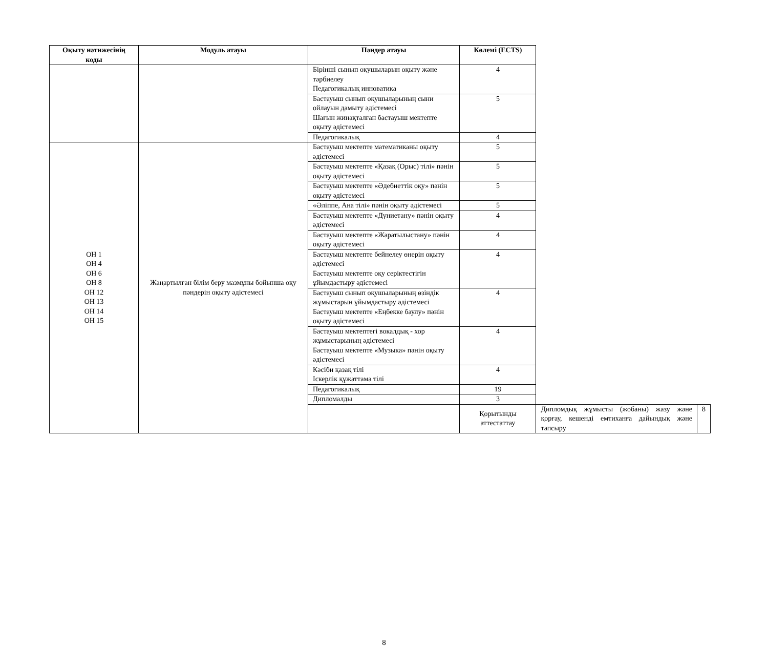| Оқыту нәтижесінің коды | Модуль атауы | Пәндер атауы | Көлемі (ECTS) | | |
| --- | --- | --- | --- | --- | --- |
| | | Бірінші сынып оқушыларын оқыту және тәрбиелеу Педагогикалық инноватика | 4 | | |
| | | Бастауыш сынып оқушыларының сыни ойлауын дамыту әдістемесі Шағын жинақталған бастауыш мектепте оқыту әдістемесі | 5 | | |
| | | Педагогикалық | 4 | | |
| ОН 1 ОН 4 ОН 6 ОН 8 ОН 12 ОН 13 ОН 14 ОН 15 | Жаңартылған білім беру мазмұны бойынша оқу пәндерін оқыту әдістемесі | Бастауыш мектепте математиканы оқыту әдістемесі | 5 | | |
| | | Бастауыш мектепте «Қазақ (Орыс) тілі» пәнін оқыту әдістемесі | 5 | | |
| | | Бастауыш мектепте «Әдебиеттік оқу» пәнін оқыту әдістемесі | 5 | | |
| | | «Әліппе, Ана тілі» пәнін оқыту әдістемесі | 5 | | |
| | | Бастауыш мектепте «Дүниетану» пәнін оқыту әдістемесі | 4 | | |
| | | Бастауыш мектепте «Жаратылыстану» пәнін оқыту әдістемесі | 4 | | |
| | | Бастауыш мектепте бейнелеу өнерін оқыту әдістемесі Бастауыш мектепте оқу серіктестігін ұйымдастыру әдістемесі | 4 | | |
| | | Бастауыш сынып оқушыларының өзіндік жұмыстарын ұйымдастыру әдістемесі Бастауыш мектепте «Еңбекке баулу» пәнін оқыту әдістемесі | 4 | | |
| | | Бастауыш мектептегі вокалдық - хор жұмыстарының әдістемесі Бастауыш мектепте «Музыка» пәнін оқыту әдістемесі | 4 | | |
| | | Кәсіби қазақ тілі Іскерлік құжаттама тілі | 4 | | |
| | | Педагогикалық | 19 | | |
| | | Дипломалды | 3 | | |
| | | | Қорытынды аттестаттау | Дипломдық жұмысты (жобаны) жазу және қорғау, кешенді емтиханға дайындық және тапсыру | 8 |
8